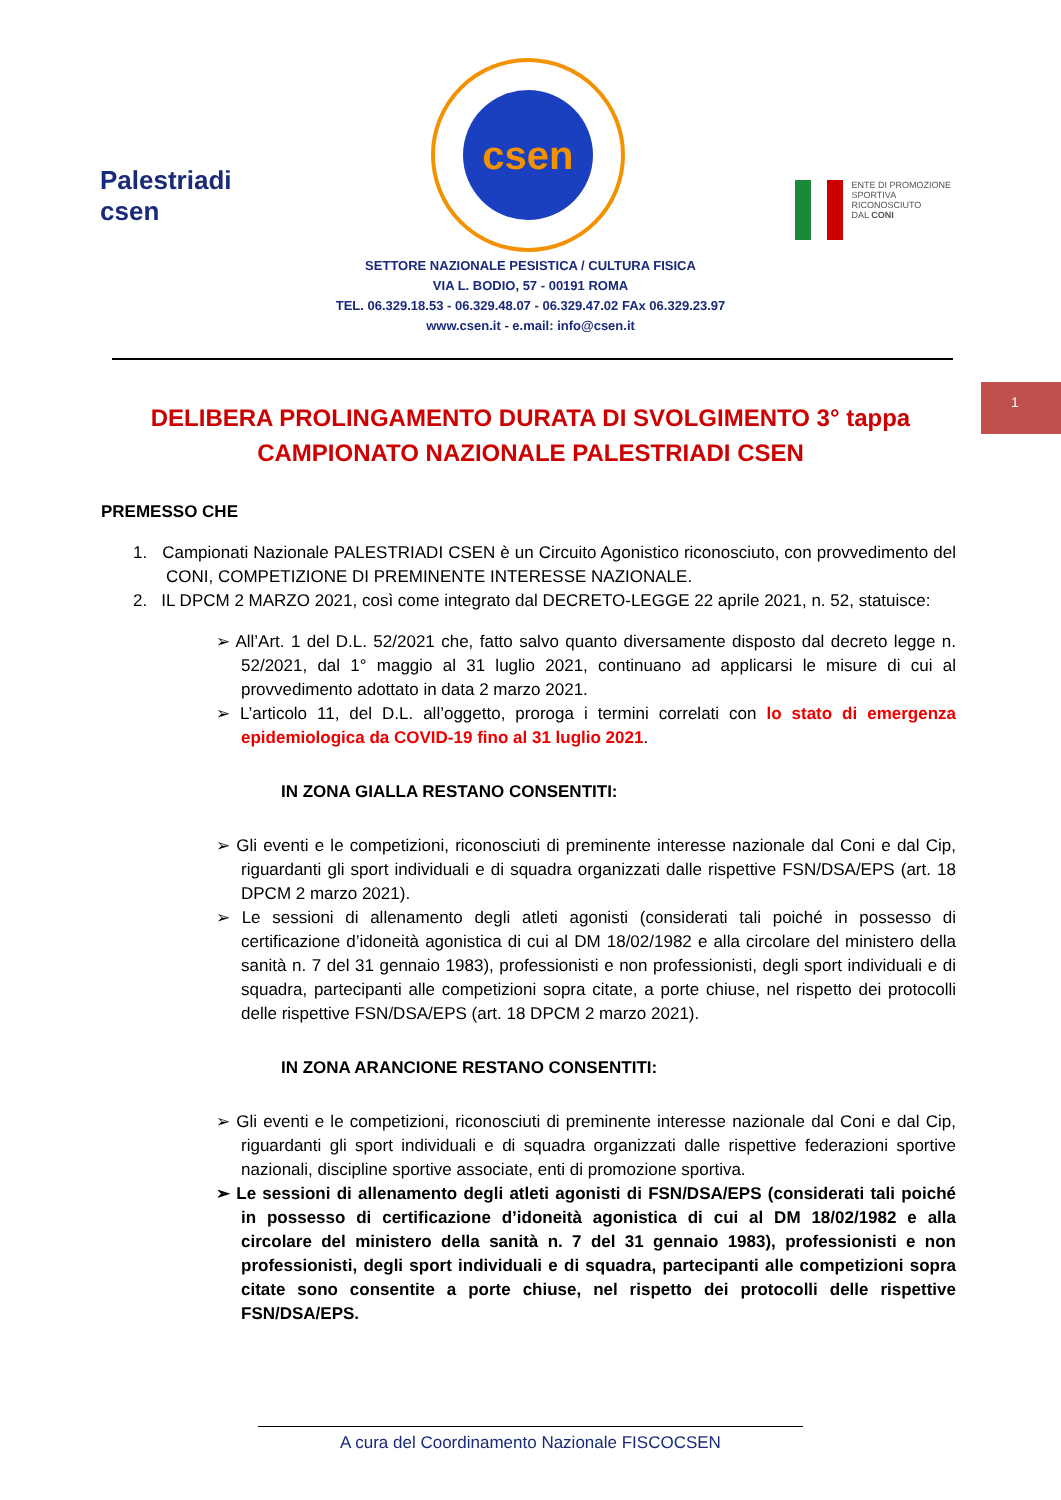Palestriadi csen
csen
ENTE DI PROMOZIONE
SPORTIVA
RICONOSCIUTO
DAL CONI
SETTORE NAZIONALE PESISTICA / CULTURA FISICA
VIA L. BODIO, 57 - 00191 ROMA
TEL. 06.329.18.53 - 06.329.48.07 - 06.329.47.02 FAx 06.329.23.97
www.csen.it - e.mail: info@csen.it
DELIBERA PROLINGAMENTO DURATA DI SVOLGIMENTO 3° tappa CAMPIONATO NAZIONALE PALESTRIADI CSEN
1
PREMESSO CHE
1. Campionati Nazionale PALESTRIADI CSEN è un Circuito Agonistico riconosciuto, con provvedimento del CONI, COMPETIZIONE DI PREMINENTE INTERESSE NAZIONALE.
2. IL DPCM 2 MARZO 2021, così come integrato dal DECRETO-LEGGE 22 aprile 2021, n. 52, statuisce:
➢ All’Art. 1 del D.L. 52/2021 che, fatto salvo quanto diversamente disposto dal decreto legge n. 52/2021, dal 1° maggio al 31 luglio 2021, continuano ad applicarsi le misure di cui al provvedimento adottato in data 2 marzo 2021.
➢ L’articolo 11, del D.L. all’oggetto, proroga i termini correlati con lo stato di emergenza epidemiologica da COVID-19 fino al 31 luglio 2021.
IN ZONA GIALLA RESTANO CONSENTITI:
➢ Gli eventi e le competizioni, riconosciuti di preminente interesse nazionale dal Coni e dal Cip, riguardanti gli sport individuali e di squadra organizzati dalle rispettive FSN/DSA/EPS (art. 18 DPCM 2 marzo 2021).
➢ Le sessioni di allenamento degli atleti agonisti (considerati tali poiché in possesso di certificazione d’idoneità agonistica di cui al DM 18/02/1982 e alla circolare del ministero della sanità n. 7 del 31 gennaio 1983), professionisti e non professionisti, degli sport individuali e di squadra, partecipanti alle competizioni sopra citate, a porte chiuse, nel rispetto dei protocolli delle rispettive FSN/DSA/EPS (art. 18 DPCM 2 marzo 2021).
IN ZONA ARANCIONE RESTANO CONSENTITI:
➢ Gli eventi e le competizioni, riconosciuti di preminente interesse nazionale dal Coni e dal Cip, riguardanti gli sport individuali e di squadra organizzati dalle rispettive federazioni sportive nazionali, discipline sportive associate, enti di promozione sportiva.
➢ Le sessioni di allenamento degli atleti agonisti di FSN/DSA/EPS (considerati tali poiché in possesso di certificazione d’idoneità agonistica di cui al DM 18/02/1982 e alla circolare del ministero della sanità n. 7 del 31 gennaio 1983), professionisti e non professionisti, degli sport individuali e di squadra, partecipanti alle competizioni sopra citate sono consentite a porte chiuse, nel rispetto dei protocolli delle rispettive FSN/DSA/EPS.
A cura del Coordinamento Nazionale FISCOCSEN